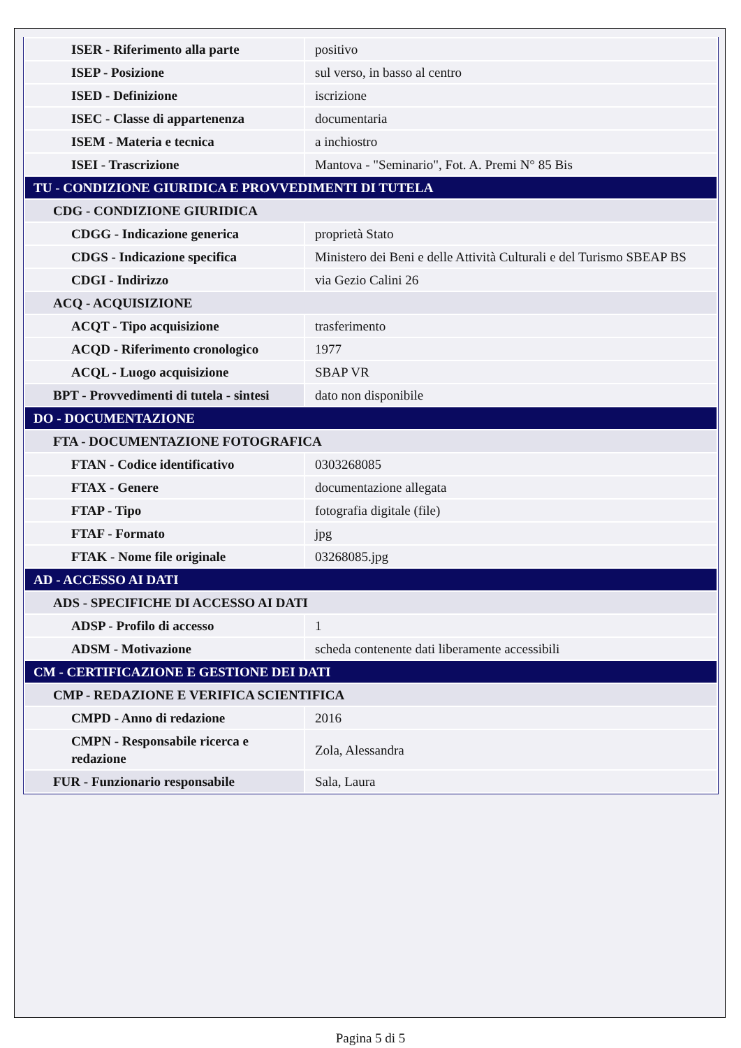| ISER - Riferimento alla parte | positivo |
| ISEP - Posizione | sul verso, in basso al centro |
| ISED - Definizione | iscrizione |
| ISEC - Classe di appartenenza | documentaria |
| ISEM - Materia e tecnica | a inchiostro |
| ISEI - Trascrizione | Mantova - "Seminario", Fot. A. Premi N° 85 Bis |
| TU - CONDIZIONE GIURIDICA E PROVVEDIMENTI DI TUTELA | |
| CDG - CONDIZIONE GIURIDICA | |
| CDGG - Indicazione generica | proprietà Stato |
| CDGS - Indicazione specifica | Ministero dei Beni e delle Attività Culturali e del Turismo SBEAP BS |
| CDGI - Indirizzo | via Gezio Calini 26 |
| ACQ - ACQUISIZIONE | |
| ACQT - Tipo acquisizione | trasferimento |
| ACQD - Riferimento cronologico | 1977 |
| ACQL - Luogo acquisizione | SBAP VR |
| BPT - Provvedimenti di tutela - sintesi | dato non disponibile |
| DO - DOCUMENTAZIONE | |
| FTA - DOCUMENTAZIONE FOTOGRAFICA | |
| FTAN - Codice identificativo | 0303268085 |
| FTAX - Genere | documentazione allegata |
| FTAP - Tipo | fotografia digitale (file) |
| FTAF - Formato | jpg |
| FTAK - Nome file originale | 03268085.jpg |
| AD - ACCESSO AI DATI | |
| ADS - SPECIFICHE DI ACCESSO AI DATI | |
| ADSP - Profilo di accesso | 1 |
| ADSM - Motivazione | scheda contenente dati liberamente accessibili |
| CM - CERTIFICAZIONE E GESTIONE DEI DATI | |
| CMP - REDAZIONE E VERIFICA SCIENTIFICA | |
| CMPD - Anno di redazione | 2016 |
| CMPN - Responsabile ricerca e redazione | Zola, Alessandra |
| FUR - Funzionario responsabile | Sala, Laura |
Pagina 5 di 5